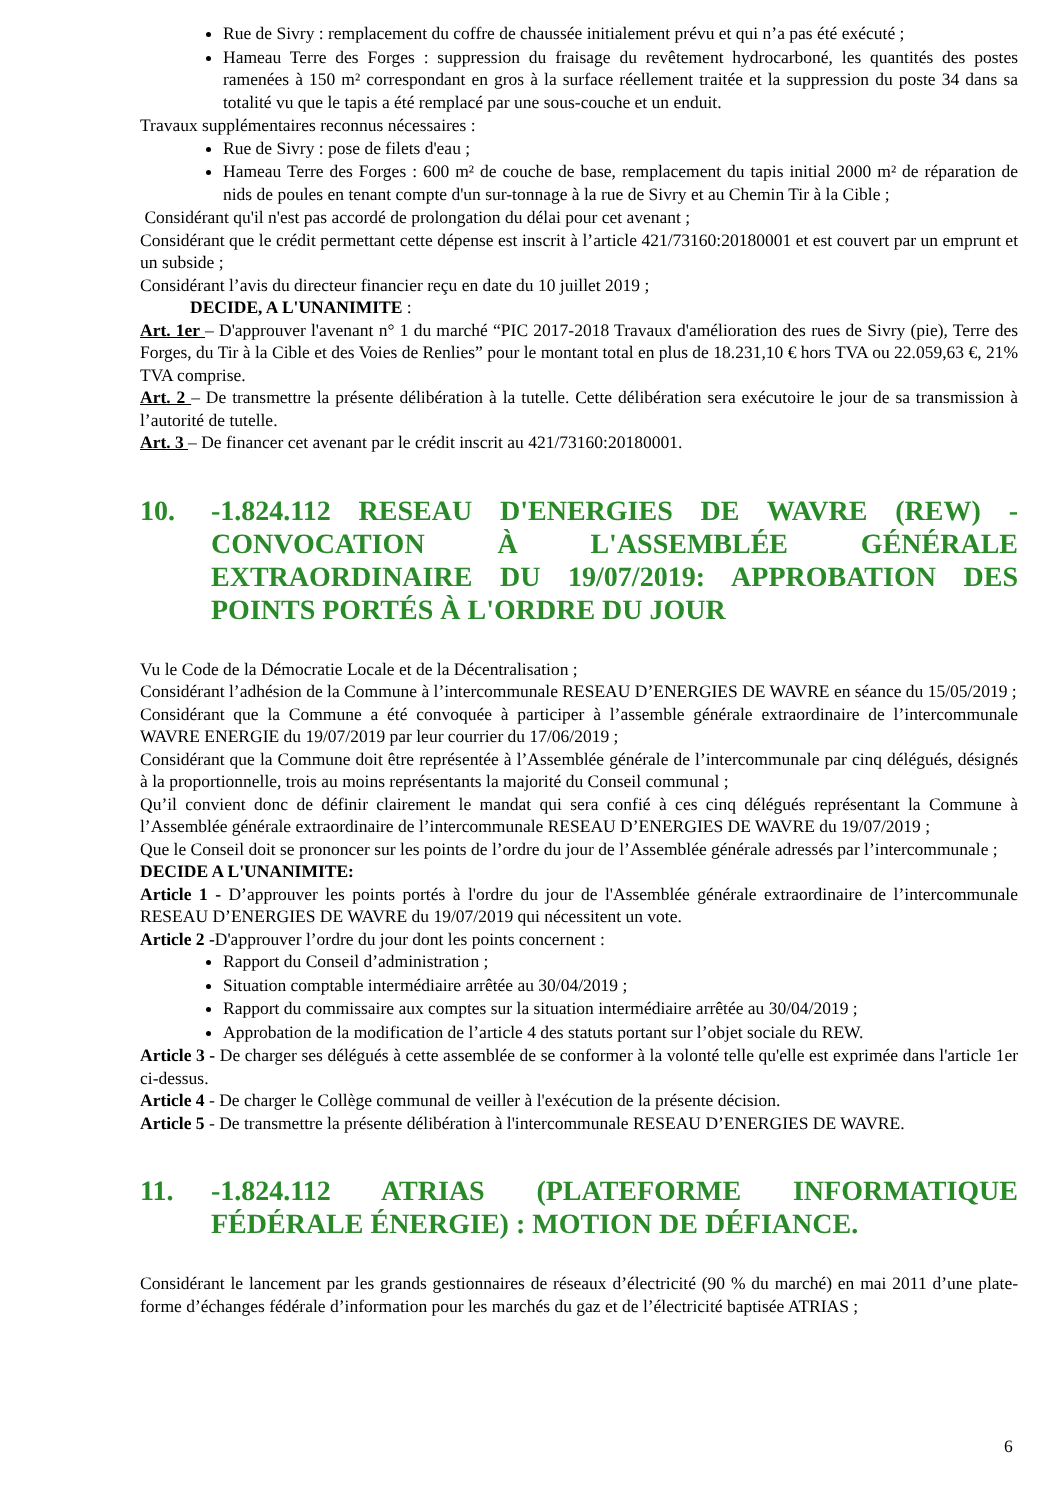Rue de Sivry : remplacement du coffre de chaussée initialement prévu et qui n’a pas été exécuté ;
Hameau Terre des Forges : suppression du fraisage du revêtement hydrocarboné, les quantités des postes ramenées à 150 m² correspondant en gros à la surface réellement traitée et la suppression du poste 34 dans sa totalité vu que le tapis a été remplacé par une sous-couche et un enduit.
Travaux supplémentaires reconnus nécessaires :
Rue de Sivry : pose de filets d'eau ;
Hameau Terre des Forges : 600 m² de couche de base, remplacement du tapis initial 2000 m² de réparation de nids de poules en tenant compte d'un sur-tonnage à la rue de Sivry et au Chemin Tir à la Cible ;
Considérant qu'il n'est pas accordé de prolongation du délai pour cet avenant ;
Considérant que le crédit permettant cette dépense est inscrit à l’article 421/73160:20180001 et est couvert par un emprunt et un subside ;
Considérant l’avis du directeur financier reçu en date du 10 juillet 2019 ;
DECIDE, A L'UNANIMITE :
Art. 1er – D'approuver l'avenant n° 1 du marché “PIC 2017-2018 Travaux d'amélioration des rues de Sivry (pie), Terre des Forges, du Tir à la Cible et des Voies de Renlies” pour le montant total en plus de 18.231,10 € hors TVA ou 22.059,63 €, 21% TVA comprise.
Art. 2 – De transmettre la présente délibération à la tutelle. Cette délibération sera exécutoire le jour de sa transmission à l’autorité de tutelle.
Art. 3 – De financer cet avenant par le crédit inscrit au 421/73160:20180001.
10. -1.824.112 RESEAU D'ENERGIES DE WAVRE (REW) - CONVOCATION À L'ASSEMBLÉE GÉNÉRALE EXTRAORDINAIRE DU 19/07/2019: APPROBATION DES POINTS PORTÉS À L'ORDRE DU JOUR
Vu le Code de la Démocratie Locale et de la Décentralisation ;
Considérant l’adhésion de la Commune à l’intercommunale RESEAU D’ENERGIES DE WAVRE en séance du 15/05/2019 ;
Considérant que la Commune a été convoquée à participer à l’assemble générale extraordinaire de l’intercommunale WAVRE ENERGIE du 19/07/2019 par leur courrier du 17/06/2019 ;
Considérant que la Commune doit être représentée à l’Assemblée générale de l’intercommunale par cinq délégués, désignés à la proportionnelle, trois au moins représentants la majorité du Conseil communal ;
Qu’il convient donc de définir clairement le mandat qui sera confié à ces cinq délégués représentant la Commune à l’Assemblée générale extraordinaire de l’intercommunale RESEAU D’ENERGIES DE WAVRE du 19/07/2019 ;
Que le Conseil doit se prononcer sur les points de l’ordre du jour de l’Assemblée générale adressés par l’intercommunale ;
DECIDE A L'UNANIMITE:
Article 1 - D’approuver les points portés à l'ordre du jour de l'Assemblée générale extraordinaire de l’intercommunale RESEAU D’ENERGIES DE WAVRE du 19/07/2019 qui nécessitent un vote.
Article 2 -D'approuver l’ordre du jour dont les points concernent :
Rapport du Conseil d’administration ;
Situation comptable intermédiaire arrêtée au 30/04/2019 ;
Rapport du commissaire aux comptes sur la situation intermédiaire arrêtée au 30/04/2019 ;
Approbation de la modification de l’article 4 des statuts portant sur l’objet sociale du REW.
Article 3 - De charger ses délégués à cette assemblée de se conformer à la volonté telle qu'elle est exprimée dans l'article 1er ci-dessus.
Article 4 - De charger le Collège communal de veiller à l'exécution de la présente décision.
Article 5 - De transmettre la présente délibération à l'intercommunale RESEAU D’ENERGIES DE WAVRE.
11. -1.824.112 ATRIAS (PLATEFORME INFORMATIQUE FÉDÉRALE ÉNERGIE) : MOTION DE DÉFIANCE.
Considérant le lancement par les grands gestionnaires de réseaux d’électricité (90 % du marché) en mai 2011 d’une plate-forme d’échanges fédérale d’information pour les marchés du gaz et de l’électricité baptisée ATRIAS ;
6